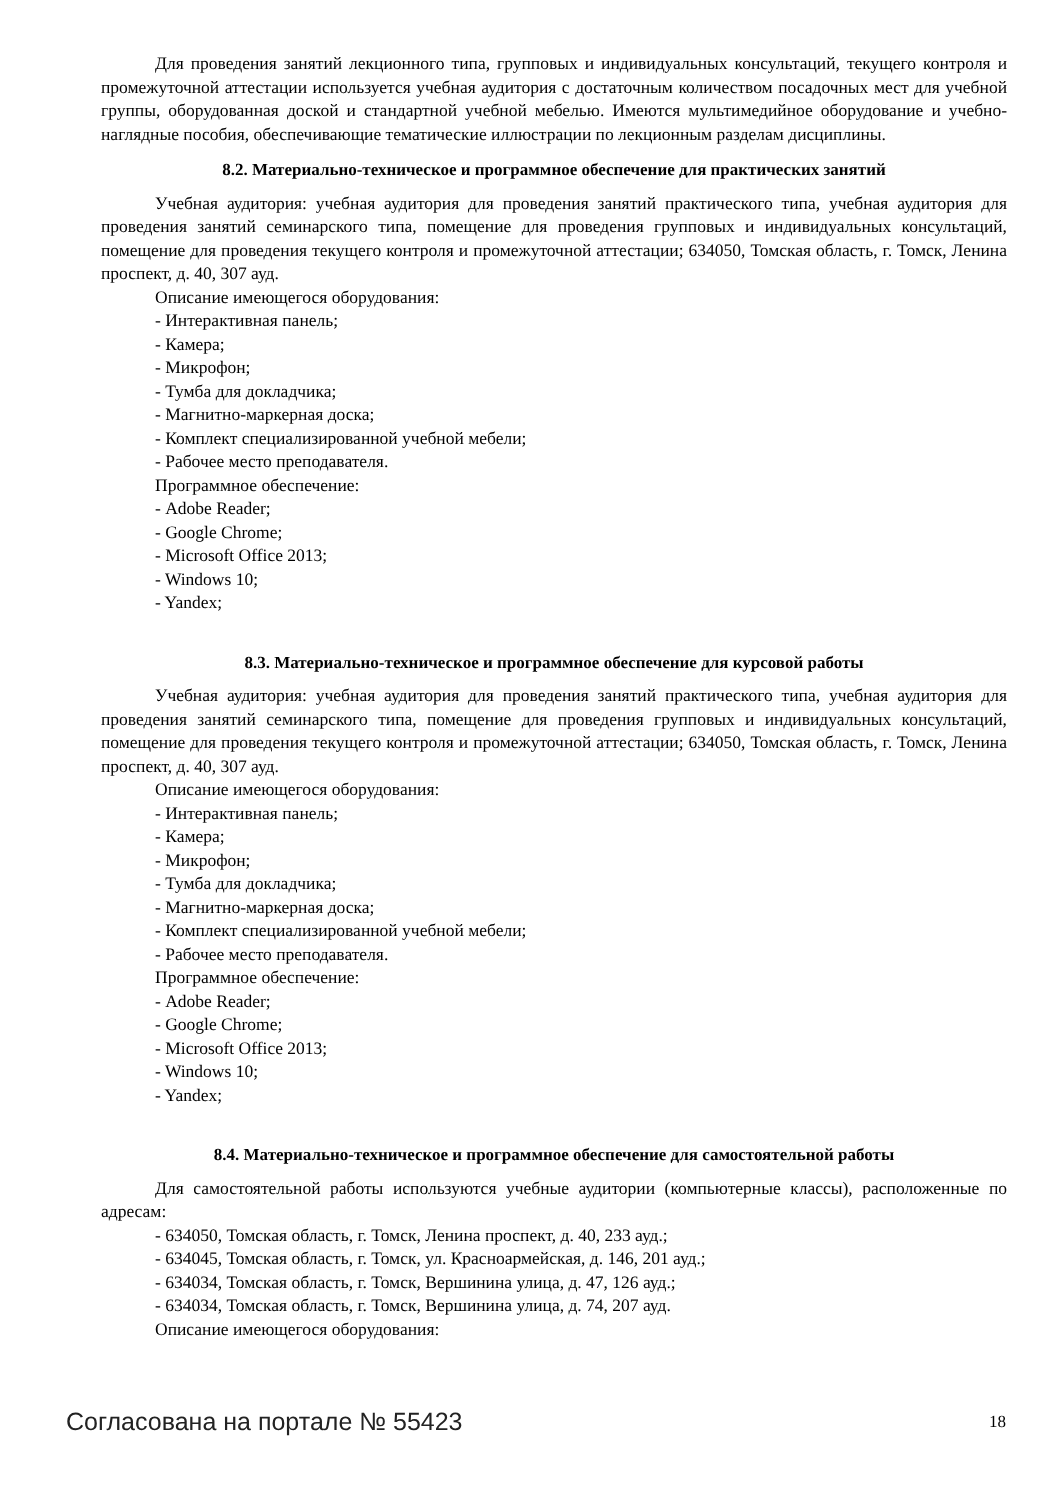Для проведения занятий лекционного типа, групповых и индивидуальных консультаций, текущего контроля и промежуточной аттестации используется учебная аудитория с достаточным количеством посадочных мест для учебной группы, оборудованная доской и стандартной учебной мебелью. Имеются мультимедийное оборудование и учебно-наглядные пособия, обеспечивающие тематические иллюстрации по лекционным разделам дисциплины.
8.2. Материально-техническое и программное обеспечение для практических занятий
Учебная аудитория: учебная аудитория для проведения занятий практического типа, учебная аудитория для проведения занятий семинарского типа, помещение для проведения групповых и индивидуальных консультаций, помещение для проведения текущего контроля и промежуточной аттестации; 634050, Томская область, г. Томск, Ленина проспект, д. 40, 307 ауд.
Описание имеющегося оборудования:
- Интерактивная панель;
- Камера;
- Микрофон;
- Тумба для докладчика;
- Магнитно-маркерная доска;
- Комплект специализированной учебной мебели;
- Рабочее место преподавателя.
Программное обеспечение:
- Adobe Reader;
- Google Chrome;
- Microsoft Office 2013;
- Windows 10;
- Yandex;
8.3. Материально-техническое и программное обеспечение для курсовой работы
Учебная аудитория: учебная аудитория для проведения занятий практического типа, учебная аудитория для проведения занятий семинарского типа, помещение для проведения групповых и индивидуальных консультаций, помещение для проведения текущего контроля и промежуточной аттестации; 634050, Томская область, г. Томск, Ленина проспект, д. 40, 307 ауд.
Описание имеющегося оборудования:
- Интерактивная панель;
- Камера;
- Микрофон;
- Тумба для докладчика;
- Магнитно-маркерная доска;
- Комплект специализированной учебной мебели;
- Рабочее место преподавателя.
Программное обеспечение:
- Adobe Reader;
- Google Chrome;
- Microsoft Office 2013;
- Windows 10;
- Yandex;
8.4. Материально-техническое и программное обеспечение для самостоятельной работы
Для самостоятельной работы используются учебные аудитории (компьютерные классы), расположенные по адресам:
- 634050, Томская область, г. Томск, Ленина проспект, д. 40, 233 ауд.;
- 634045, Томская область, г. Томск, ул. Красноармейская, д. 146, 201 ауд.;
- 634034, Томская область, г. Томск, Вершинина улица, д. 47, 126 ауд.;
- 634034, Томская область, г. Томск, Вершинина улица, д. 74, 207 ауд.
Описание имеющегося оборудования:
Согласована на портале № 55423 18